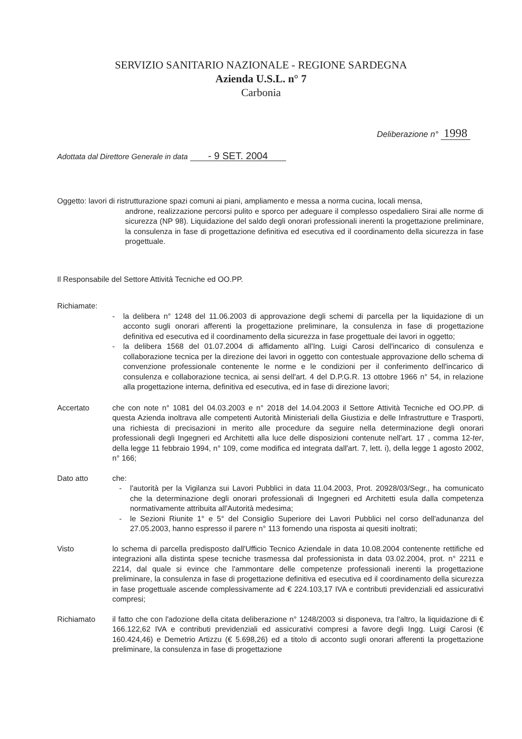SERVIZIO SANITARIO NAZIONALE - REGIONE SARDEGNA
Azienda U.S.L. n° 7
Carbonia
Deliberazione n° 1998
Adottata dal Direttore Generale in data - 9 SET. 2004
Oggetto: lavori di ristrutturazione spazi comuni ai piani, ampliamento e messa a norma cucina, locali mensa,
androne, realizzazione percorsi pulito e sporco per adeguare il complesso ospedaliero Sirai alle norme di sicurezza (NP 98). Liquidazione del saldo degli onorari professionali inerenti la progettazione preliminare, la consulenza in fase di progettazione definitiva ed esecutiva ed il coordinamento della sicurezza in fase progettuale.
Il Responsabile del Settore Attività Tecniche ed OO.PP.
Richiamate:
- la delibera n° 1248 del 11.06.2003 di approvazione degli schemi di parcella per la liquidazione di un acconto sugli onorari afferenti la progettazione preliminare, la consulenza in fase di progettazione definitiva ed esecutiva ed il coordinamento della sicurezza in fase progettuale dei lavori in oggetto;
- la delibera 1568 del 01.07.2004 di affidamento all'Ing. Luigi Carosi dell'incarico di consulenza e collaborazione tecnica per la direzione dei lavori in oggetto con contestuale approvazione dello schema di convenzione professionale contenente le norme e le condizioni per il conferimento dell'incarico di consulenza e collaborazione tecnica, ai sensi dell'art. 4 del D.P.G.R. 13 ottobre 1966 n° 54, in relazione alla progettazione interna, definitiva ed esecutiva, ed in fase di direzione lavori;
Accertato che con note n° 1081 del 04.03.2003 e n° 2018 del 14.04.2003 il Settore Attività Tecniche ed OO.PP. di questa Azienda inoltrava alle competenti Autorità Ministeriali della Giustizia e delle Infrastrutture e Trasporti, una richiesta di precisazioni in merito alle procedure da seguire nella determinazione degli onorari professionali degli Ingegneri ed Architetti alla luce delle disposizioni contenute nell'art. 17 , comma 12-ter, della legge 11 febbraio 1994, n° 109, come modifica ed integrata dall'art. 7, lett. i), della legge 1 agosto 2002, n° 166;
Dato atto che:
- l'autorità per la Vigilanza sui Lavori Pubblici in data 11.04.2003, Prot. 20928/03/Segr., ha comunicato che la determinazione degli onorari professionali di Ingegneri ed Architetti esula dalla competenza normativamente attribuita all'Autorità medesima;
- le Sezioni Riunite 1° e 5° del Consiglio Superiore dei Lavori Pubblici nel corso dell'adunanza del 27.05.2003, hanno espresso il parere n° 113 fornendo una risposta ai quesiti inoltrati;
Visto lo schema di parcella predisposto dall'Ufficio Tecnico Aziendale in data 10.08.2004 contenente rettifiche ed integrazioni alla distinta spese tecniche trasmessa dal professionista in data 03.02.2004, prot. n° 2211 e 2214, dal quale si evince che l'ammontare delle competenze professionali inerenti la progettazione preliminare, la consulenza in fase di progettazione definitiva ed esecutiva ed il coordinamento della sicurezza in fase progettuale ascende complessivamente ad € 224.103,17 IVA e contributi previdenziali ed assicurativi compresi;
Richiamato il fatto che con l'adozione della citata deliberazione n° 1248/2003 si disponeva, tra l'altro, la liquidazione di € 166.122,62 IVA e contributi previdenziali ed assicurativi compresi a favore degli Ingg. Luigi Carosi (€ 160.424,46) e Demetrio Artizzu (€ 5.698,26) ed a titolo di acconto sugli onorari afferenti la progettazione preliminare, la consulenza in fase di progettazione